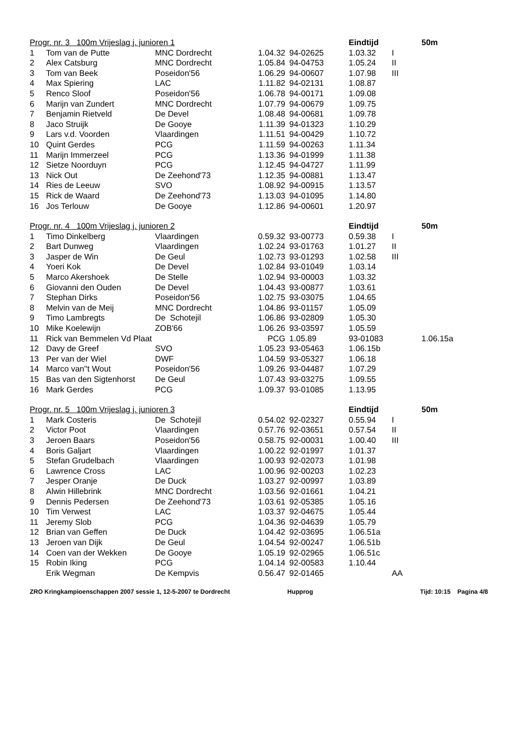| Progr. nr. 3 100m Vrijeslag j. junioren 1 | | | | | Eindtijd | | 50m |
| --- | --- | --- | --- | --- | --- | --- | --- |
| 1 | Tom van de Putte | MNC Dordrecht | 1.04.32 | 94-02625 | 1.03.32 | I | |
| 2 | Alex Catsburg | MNC Dordrecht | 1.05.84 | 94-04753 | 1.05.24 | II | |
| 3 | Tom van Beek | Poseidon'56 | 1.06.29 | 94-00607 | 1.07.98 | III | |
| 4 | Max Spiering | LAC | 1.11.82 | 94-02131 | 1.08.87 | | |
| 5 | Renco Sloof | Poseidon'56 | 1.06.78 | 94-00171 | 1.09.08 | | |
| 6 | Marijn van Zundert | MNC Dordrecht | 1.07.79 | 94-00679 | 1.09.75 | | |
| 7 | Benjamin Rietveld | De Devel | 1.08.48 | 94-00681 | 1.09.78 | | |
| 8 | Jaco Struijk | De Gooye | 1.11.39 | 94-01323 | 1.10.29 | | |
| 9 | Lars v.d. Voorden | Vlaardingen | 1.11.51 | 94-00429 | 1.10.72 | | |
| 10 | Quint Gerdes | PCG | 1.11.59 | 94-00263 | 1.11.34 | | |
| 11 | Marijn Immerzeel | PCG | 1.13.36 | 94-01999 | 1.11.38 | | |
| 12 | Sietze Noorduyn | PCG | 1.12.45 | 94-04727 | 1.11.99 | | |
| 13 | Nick Out | De Zeehond'73 | 1.12.35 | 94-00881 | 1.13.47 | | |
| 14 | Ries de Leeuw | SVO | 1.08.92 | 94-00915 | 1.13.57 | | |
| 15 | Rick de Waard | De Zeehond'73 | 1.13.03 | 94-01095 | 1.14.80 | | |
| 16 | Jos Terlouw | De Gooye | 1.12.86 | 94-00601 | 1.20.97 | | |
| Progr. nr. 4 100m Vrijeslag j. junioren 2 | | | | | Eindtijd | | 50m |
| --- | --- | --- | --- | --- | --- | --- | --- |
| 1 | Timo Dinkelberg | Vlaardingen | 0.59.32 | 93-00773 | 0.59.38 | I | |
| 2 | Bart Dunweg | Vlaardingen | 1.02.24 | 93-01763 | 1.01.27 | II | |
| 3 | Jasper de Win | De Geul | 1.02.73 | 93-01293 | 1.02.58 | III | |
| 4 | Yoeri Kok | De Devel | 1.02.84 | 93-01049 | 1.03.14 | | |
| 5 | Marco Akershoek | De Stelle | 1.02.94 | 93-00003 | 1.03.32 | | |
| 6 | Giovanni den Ouden | De Devel | 1.04.43 | 93-00877 | 1.03.61 | | |
| 7 | Stephan Dirks | Poseidon'56 | 1.02.75 | 93-03075 | 1.04.65 | | |
| 8 | Melvin van de Meij | MNC Dordrecht | 1.04.86 | 93-01157 | 1.05.09 | | |
| 9 | Timo Lambregts | De Schotejil | 1.06.86 | 93-02809 | 1.05.30 | | |
| 10 | Mike Koelewijn | ZOB'66 | 1.06.26 | 93-03597 | 1.05.59 | | |
| 11 | Rick van Bemmelen Vd Plaat | | PCG | 1.05.89 | 93-01083 | | 1.06.15a |
| 12 | Davy de Greef | SVO | 1.05.23 | 93-05463 | 1.06.15b | | |
| 13 | Per van der Wiel | DWF | 1.04.59 | 93-05327 | 1.06.18 | | |
| 14 | Marco van''t Wout | Poseidon'56 | 1.09.26 | 93-04487 | 1.07.29 | | |
| 15 | Bas van den Sigtenhorst | De Geul | 1.07.43 | 93-03275 | 1.09.55 | | |
| 16 | Mark Gerdes | PCG | 1.09.37 | 93-01085 | 1.13.95 | | |
| Progr. nr. 5 100m Vrijeslag j. junioren 3 | | | | | Eindtijd | | 50m |
| --- | --- | --- | --- | --- | --- | --- | --- |
| 1 | Mark Costeris | De Schotejil | 0.54.02 | 92-02327 | 0.55.94 | I | |
| 2 | Victor Poot | Vlaardingen | 0.57.76 | 92-03651 | 0.57.54 | II | |
| 3 | Jeroen Baars | Poseidon'56 | 0.58.75 | 92-00031 | 1.00.40 | III | |
| 4 | Boris Galjart | Vlaardingen | 1.00.22 | 92-01997 | 1.01.37 | | |
| 5 | Stefan Grudelbach | Vlaardingen | 1.00.93 | 92-02073 | 1.01.98 | | |
| 6 | Lawrence Cross | LAC | 1.00.96 | 92-00203 | 1.02.23 | | |
| 7 | Jesper Oranje | De Duck | 1.03.27 | 92-00997 | 1.03.89 | | |
| 8 | Alwin Hillebrink | MNC Dordrecht | 1.03.56 | 92-01661 | 1.04.21 | | |
| 9 | Dennis Pedersen | De Zeehond'73 | 1.03.61 | 92-05385 | 1.05.16 | | |
| 10 | Tim Verwest | LAC | 1.03.37 | 92-04675 | 1.05.44 | | |
| 11 | Jeremy Slob | PCG | 1.04.36 | 92-04639 | 1.05.79 | | |
| 12 | Brian van Geffen | De Duck | 1.04.42 | 92-03695 | 1.06.51a | | |
| 13 | Jeroen van Dijk | De Geul | 1.04.54 | 92-00247 | 1.06.51b | | |
| 14 | Coen van der Wekken | De Gooye | 1.05.19 | 92-02965 | 1.06.51c | | |
| 15 | Robin Iking | PCG | 1.04.14 | 92-00583 | 1.10.44 | | |
| | Erik Wegman | De Kempvis | 0.56.47 | 92-01465 | | AA | |
ZRO Kringkampioenschappen 2007 sessie 1, 12-5-2007 te Dordrecht Hupprog Tijd: 10:15 Pagina 4/8